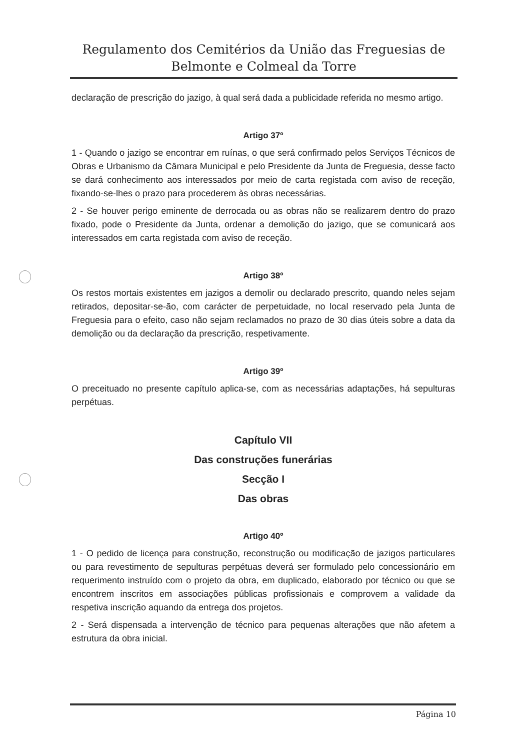Regulamento dos Cemitérios da União das Freguesias de
Belmonte e Colmeal da Torre
declaração de prescrição do jazigo, à qual será dada a publicidade referida no mesmo artigo.
Artigo 37º
1 - Quando o jazigo se encontrar em ruínas, o que será confirmado pelos Serviços Técnicos de Obras e Urbanismo da Câmara Municipal e pelo Presidente da Junta de Freguesia, desse facto se dará conhecimento aos interessados por meio de carta registada com aviso de receção, fixando-se-lhes o prazo para procederem às obras necessárias.
2 - Se houver perigo eminente de derrocada ou as obras não se realizarem dentro do prazo fixado, pode o Presidente da Junta, ordenar a demolição do jazigo, que se comunicará aos interessados em carta registada com aviso de receção.
Artigo 38º
Os restos mortais existentes em jazigos a demolir ou declarado prescrito, quando neles sejam retirados, depositar-se-ão, com carácter de perpetuidade, no local reservado pela Junta de Freguesia para o efeito, caso não sejam reclamados no prazo de 30 dias úteis sobre a data da demolição ou da declaração da prescrição, respetivamente.
Artigo 39º
O preceituado no presente capítulo aplica-se, com as necessárias adaptações, há sepulturas perpétuas.
Capítulo VII
Das construções funerárias
Secção I
Das obras
Artigo 40º
1 - O pedido de licença para construção, reconstrução ou modificação de jazigos particulares ou para revestimento de sepulturas perpétuas deverá ser formulado pelo concessionário em requerimento instruído com o projeto da obra, em duplicado, elaborado por técnico ou que se encontrem inscritos em associações públicas profissionais e comprovem a validade da respetiva inscrição aquando da entrega dos projetos.
2 - Será dispensada a intervenção de técnico para pequenas alterações que não afetem a estrutura da obra inicial.
Página 10